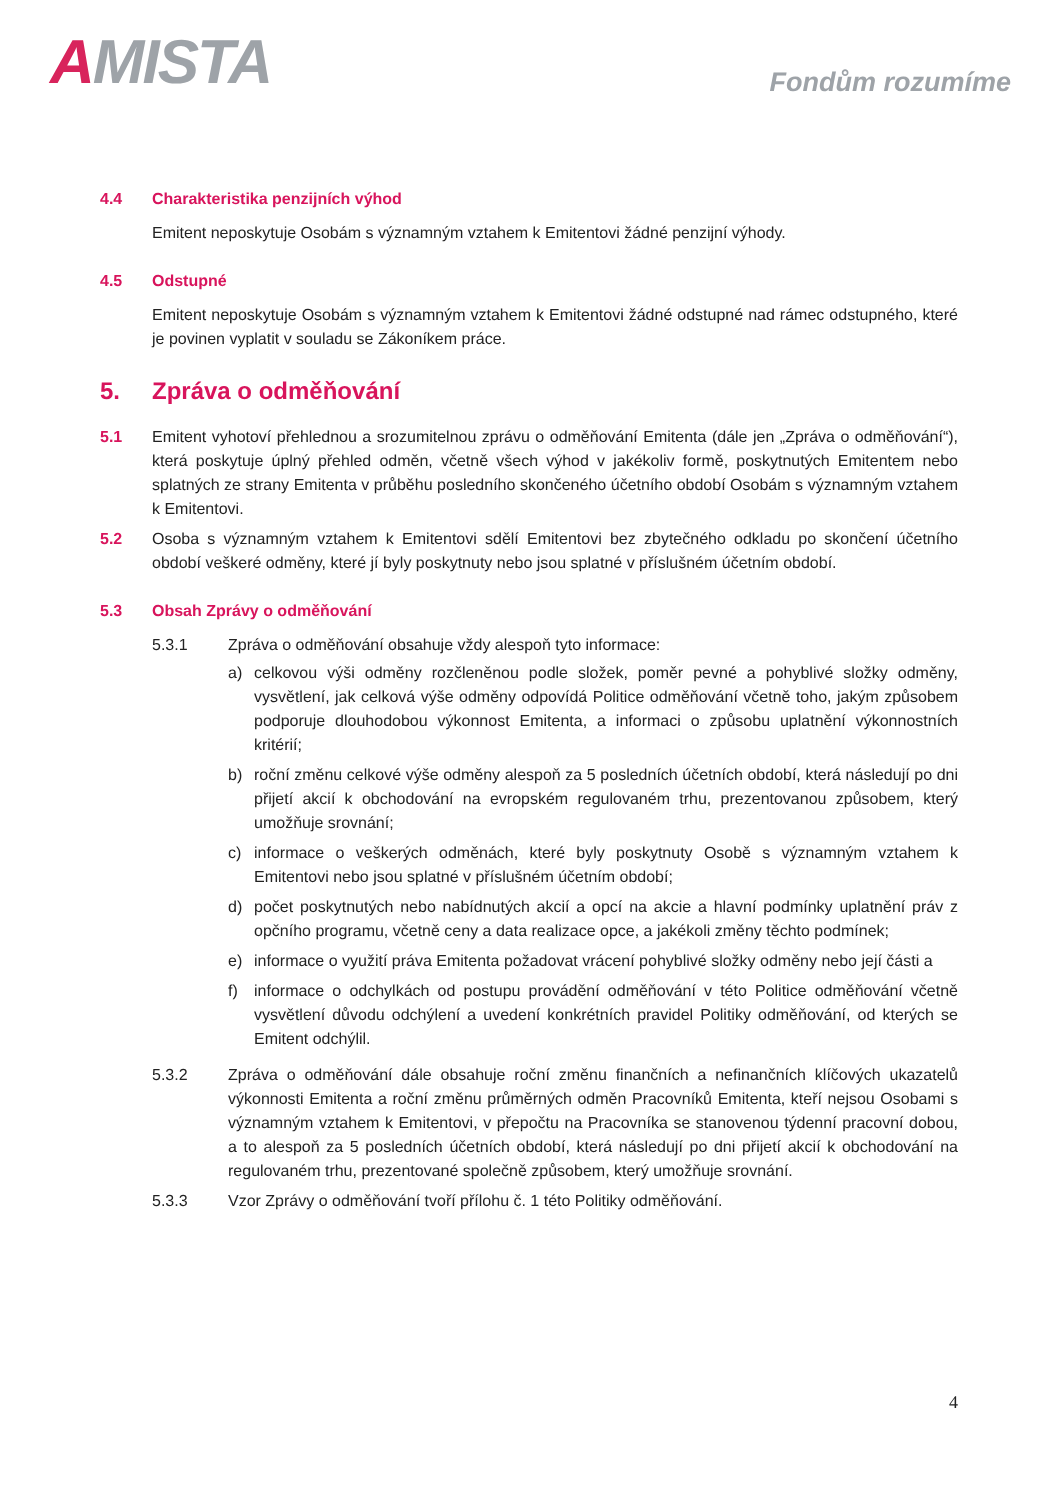AMISTA Fondům rozumíme
4.4 Charakteristika penzijních výhod
Emitent neposkytuje Osobám s významným vztahem k Emitentovi žádné penzijní výhody.
4.5 Odstupné
Emitent neposkytuje Osobám s významným vztahem k Emitentovi žádné odstupné nad rámec odstupného, které je povinen vyplatit v souladu se Zákoníkem práce.
5. Zpráva o odměňování
5.1 Emitent vyhotoví přehlednou a srozumitelnou zprávu o odměňování Emitenta (dále jen „Zpráva o odměňování“), která poskytuje úplný přehled odměn, včetně všech výhod v jakékoliv formě, poskytnutých Emitentem nebo splatných ze strany Emitenta v průběhu posledního skončeného účetního období Osobám s významným vztahem k Emitentovi.
5.2 Osoba s významným vztahem k Emitentovi sdělí Emitentovi bez zbytečného odkladu po skončení účetního období veškeré odměny, které jí byly poskytnuty nebo jsou splatné v příslušném účetním období.
5.3 Obsah Zprávy o odměňování
5.3.1 Zpráva o odměňování obsahuje vždy alespoň tyto informace:
a) celkovou výši odměny rozčleněnou podle složek, poměr pevné a pohyblivé složky odměny, vysvětlení, jak celková výše odměny odpovídá Politice odměňování včetně toho, jakým způsobem podporuje dlouhodobou výkonnost Emitenta, a informaci o způsobu uplatnění výkonnostních kritérií;
b) roční změnu celkové výše odměny alespoň za 5 posledních účetních období, která následují po dni přijetí akcií k obchodování na evropském regulovaném trhu, prezentovanou způsobem, který umožňuje srovnání;
c) informace o veškerých odměnách, které byly poskytnuty Osobě s významným vztahem k Emitentovi nebo jsou splatné v příslušném účetním období;
d) počet poskytnutých nebo nabídnutých akcií a opcí na akcie a hlavní podmínky uplatnění práv z opčního programu, včetně ceny a data realizace opce, a jakékoli změny těchto podmínek;
e) informace o využití práva Emitenta požadovat vrácení pohyblivé složky odměny nebo její části a
f) informace o odchylkách od postupu provádění odměňování v této Politice odměňování včetně vysvětlení důvodu odchýlení a uvedení konkrétních pravidel Politiky odměňování, od kterých se Emitent odchýlil.
5.3.2 Zpráva o odměňování dále obsahuje roční změnu finančních a nefinančních klíčových ukazatelů výkonnosti Emitenta a roční změnu průměrných odměn Pracovníků Emitenta, kteří nejsou Osobami s významným vztahem k Emitentovi, v přepočtu na Pracovníka se stanovenou týdenní pracovní dobou, a to alespoň za 5 posledních účetních období, která následují po dni přijetí akcií k obchodování na regulovaném trhu, prezentované společně způsobem, který umožňuje srovnání.
5.3.3 Vzor Zprávy o odměňování tvoří přílohu č. 1 této Politiky odměňování.
4